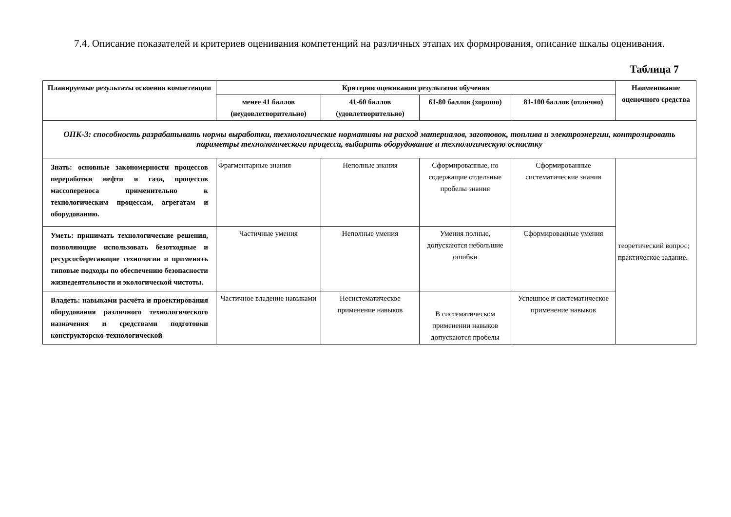7.4. Описание показателей и критериев оценивания компетенций на различных этапах их формирования, описание шкалы оценивания.
Таблица 7
| Планируемые результаты освоения компетенции | Критерии оценивания результатов обучения | | | | Наименование оценочного средства |
| --- | --- | --- | --- | --- | --- |
| | менее 41 баллов (неудовлетворительно) | 41-60 баллов (удовлетворительно) | 61-80 баллов (хорошо) | 81-100 баллов (отлично) | |
| ОПК-3: способность разрабатывать нормы выработки, технологические нормативы на расход материалов, заготовок, топлива и электроэнергии, контролировать параметры технологического процесса, выбирать оборудование и технологическую оснастку | | | | | |
| Знать: основные закономерности процессов переработки нефти и газа, процессов массопереноса применительно к технологическим процессам, агрегатам и оборудованию. | Фрагментарные знания | Неполные знания | Сформированные, но содержащие отдельные пробелы знания | Сформированные систематические знания | теоретический вопрос; практическое задание. |
| Уметь: принимать технологические решения, позволяющие использовать безотходные и ресурсосберегающие технологии и применять типовые подходы по обеспечению безопасности жизнедеятельности и экологической чистоты. | Частичные умения | Неполные умения | Умения полные, допускаются небольшие ошибки | Сформированные умения | |
| Владеть: навыками расчёта и проектирования оборудования различного технологического назначения и средствами подготовки конструкторско-технологической | Частичное владение навыками | Несистематическое применение навыков | В систематическом применении навыков допускаются пробелы | Успешное и систематическое применение навыков | |